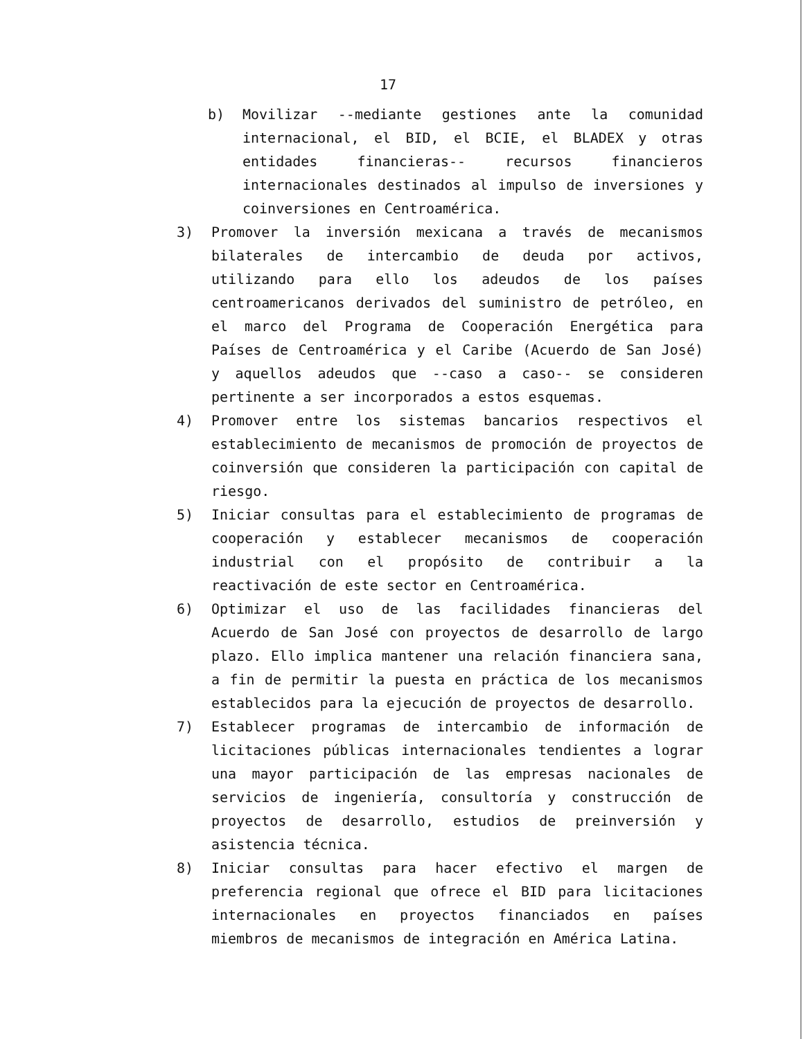17
b) Movilizar --mediante gestiones ante la comunidad internacional, el BID, el BCIE, el BLADEX y otras entidades financieras-- recursos financieros internacionales destinados al impulso de inversiones y coinversiones en Centroamérica.
3) Promover la inversión mexicana a través de mecanismos bilaterales de intercambio de deuda por activos, utilizando para ello los adeudos de los países centroamericanos derivados del suministro de petróleo, en el marco del Programa de Cooperación Energética para Países de Centroamérica y el Caribe (Acuerdo de San José) y aquellos adeudos que --caso a caso-- se consideren pertinente a ser incorporados a estos esquemas.
4) Promover entre los sistemas bancarios respectivos el establecimiento de mecanismos de promoción de proyectos de coinversión que consideren la participación con capital de riesgo.
5) Iniciar consultas para el establecimiento de programas de cooperación y establecer mecanismos de cooperación industrial con el propósito de contribuir a la reactivación de este sector en Centroamérica.
6) Optimizar el uso de las facilidades financieras del Acuerdo de San José con proyectos de desarrollo de largo plazo. Ello implica mantener una relación financiera sana, a fin de permitir la puesta en práctica de los mecanismos establecidos para la ejecución de proyectos de desarrollo.
7) Establecer programas de intercambio de información de licitaciones públicas internacionales tendientes a lograr una mayor participación de las empresas nacionales de servicios de ingeniería, consultoría y construcción de proyectos de desarrollo, estudios de preinversión y asistencia técnica.
8) Iniciar consultas para hacer efectivo el margen de preferencia regional que ofrece el BID para licitaciones internacionales en proyectos financiados en países miembros de mecanismos de integración en América Latina.